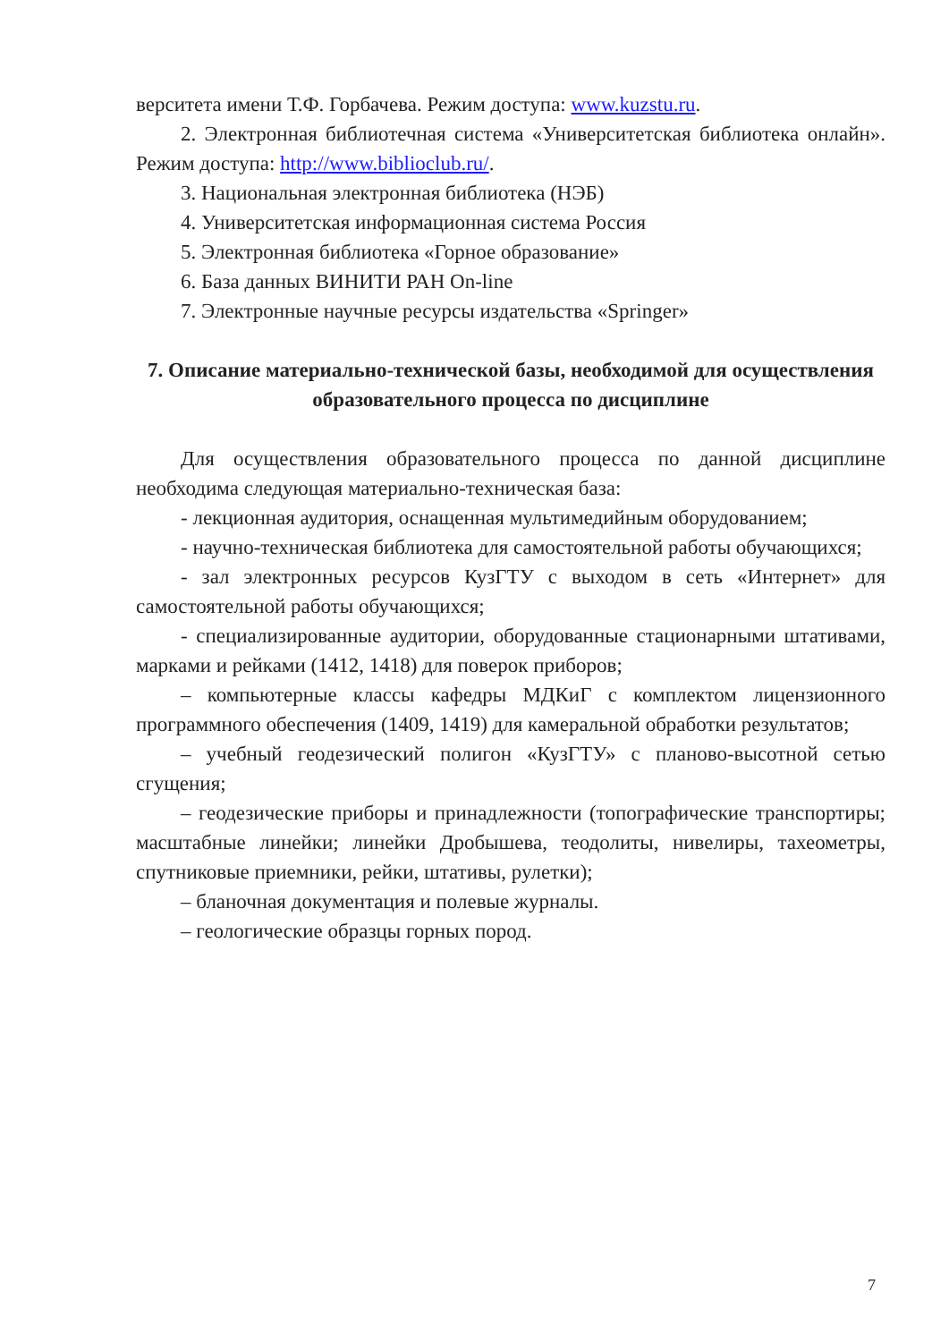верситета имени Т.Ф. Горбачева. Режим доступа: www.kuzstu.ru.
2. Электронная библиотечная система «Университетская библиотека онлайн». Режим доступа: http://www.biblioclub.ru/.
3. Национальная электронная библиотека (НЭБ)
4. Университетская информационная система Россия
5. Электронная библиотека «Горное образование»
6. База данных ВИНИТИ РАН On-line
7. Электронные научные ресурсы издательства «Springer»
7. Описание материально-технической базы, необходимой для осуществления образовательного процесса по дисциплине
Для осуществления образовательного процесса по данной дисциплине необходима следующая материально-техническая база:
- лекционная аудитория, оснащенная мультимедийным оборудованием;
- научно-техническая библиотека для самостоятельной работы обучающихся;
- зал электронных ресурсов КузГТУ с выходом в сеть «Интернет» для самостоятельной работы обучающихся;
- специализированные аудитории, оборудованные стационарными штативами, марками и рейками (1412, 1418) для поверок приборов;
– компьютерные классы кафедры МДКиГ с комплектом лицензионного программного обеспечения (1409, 1419) для камеральной обработки результатов;
– учебный геодезический полигон «КузГТУ» с планово-высотной сетью сгущения;
– геодезические приборы и принадлежности (топографические транспортиры; масштабные линейки; линейки Дробышева, теодолиты, нивелиры, тахеометры, спутниковые приемники, рейки, штативы, рулетки);
– бланочная документация и полевые журналы.
– геологические образцы горных пород.
7